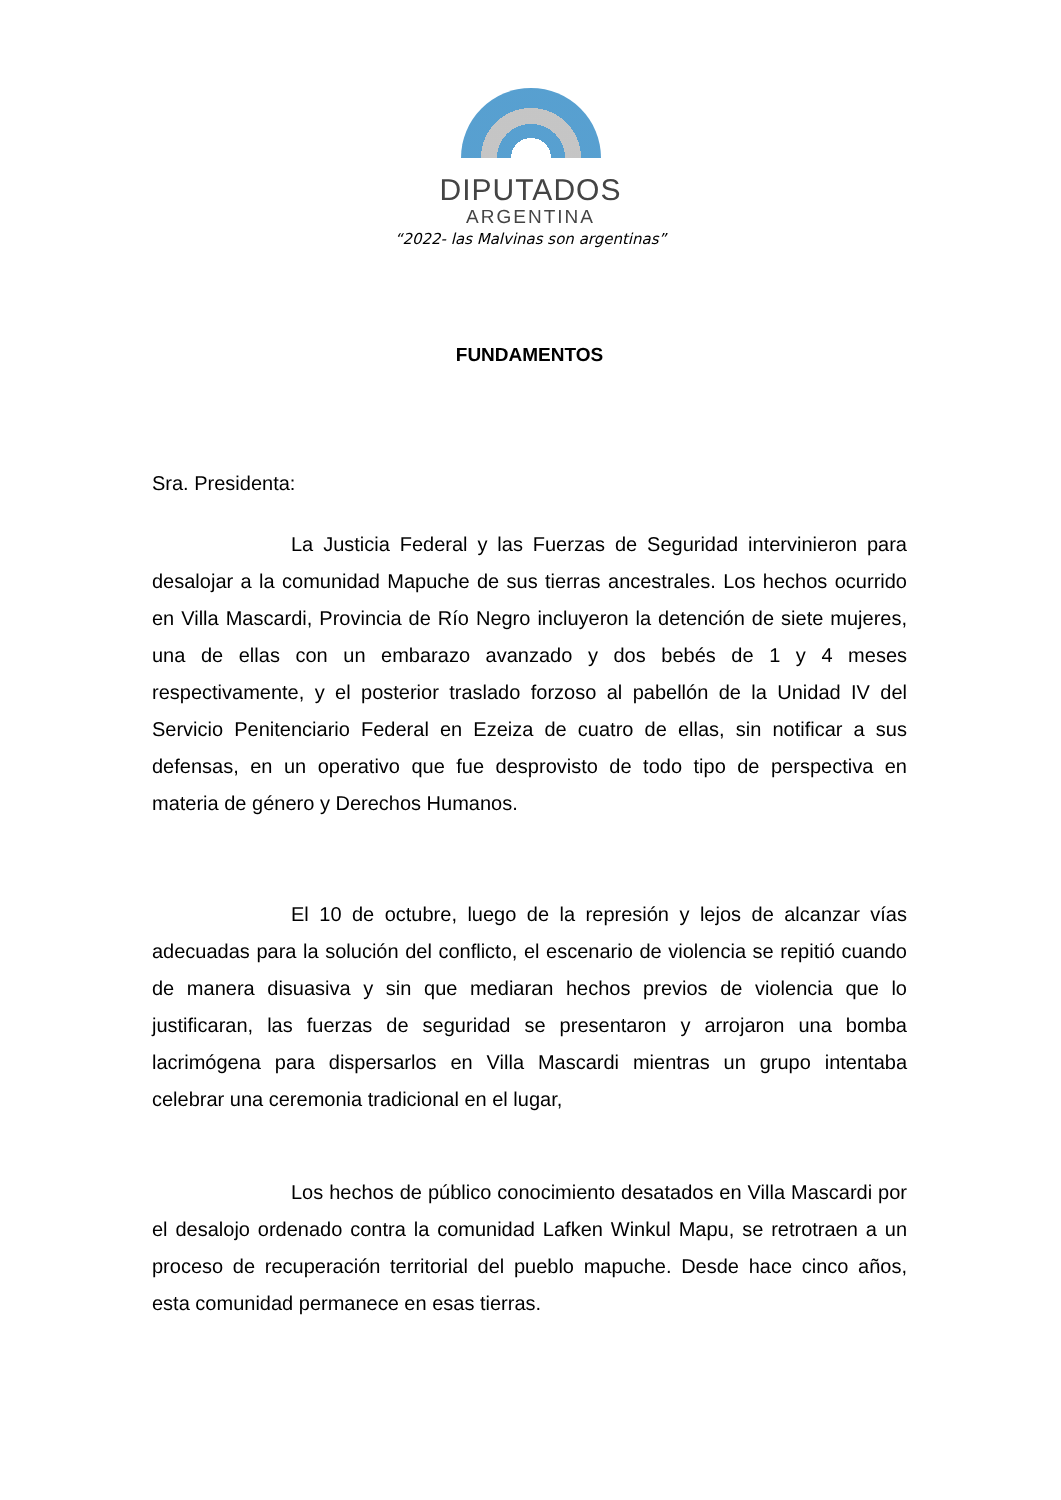DIPUTADOS
ARGENTINA
“2022- las Malvinas son argentinas”
FUNDAMENTOS
Sra. Presidenta:
La Justicia Federal y las Fuerzas de Seguridad intervinieron para desalojar a la comunidad Mapuche de sus tierras ancestrales. Los hechos ocurrido en Villa Mascardi, Provincia de Río Negro incluyeron la detención de siete mujeres, una de ellas con un embarazo avanzado y dos bebés de 1 y 4 meses respectivamente, y el posterior traslado forzoso al pabellón de la Unidad IV del Servicio Penitenciario Federal en Ezeiza de cuatro de ellas, sin notificar a sus defensas, en un operativo que fue desprovisto de todo tipo de perspectiva en materia de género y Derechos Humanos.
El 10 de octubre, luego de la represión y lejos de alcanzar vías adecuadas para la solución del conflicto, el escenario de violencia se repitió cuando de manera disuasiva y sin que mediaran hechos previos de violencia que lo justificaran, las fuerzas de seguridad se presentaron y arrojaron una bomba lacrimógena para dispersarlos en Villa Mascardi mientras un grupo intentaba celebrar una ceremonia tradicional en el lugar,
Los hechos de público conocimiento desatados en Villa Mascardi por el desalojo ordenado contra la comunidad Lafken Winkul Mapu, se retrotraen a un proceso de recuperación territorial del pueblo mapuche. Desde hace cinco años, esta comunidad permanece en esas tierras.